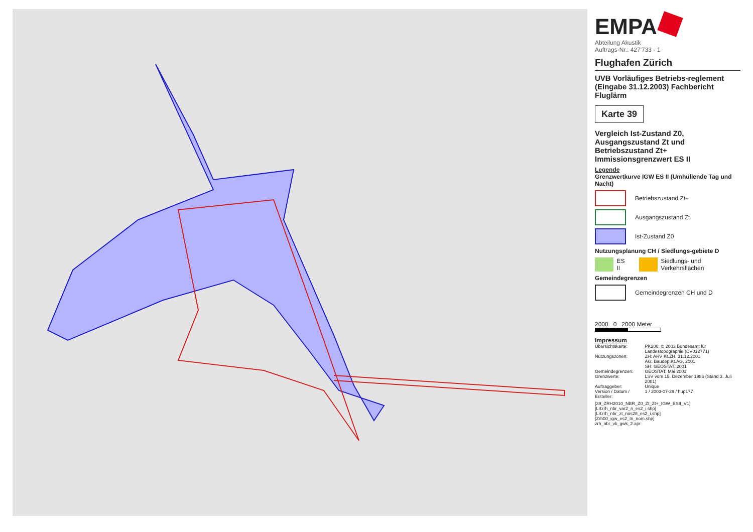EMPA
Abteilung Akustik
Auftrags-Nr.: 427'733 - 1
Flughafen Zürich
UVB Vorläufiges Betriebs-reglement (Eingabe 31.12.2003) Fachbericht Fluglärm
Karte 39
Vergleich Ist-Zustand Z0, Ausgangszustand Zt und Betriebszustand Zt+ Immissionsgrenzwert ES II
Legende
Grenzwertkurve IGW ES II (Umhüllende Tag und Nacht)
Betriebszustand Zt+
Ausgangszustand Zt
Ist-Zustand Z0
Nutzungsplanung CH / Siedlungs-gebiete D
ES II
Siedlungs- und Verkehrsflächen
Gemeindegrenzen
Gemeindegrenzen CH und D
2000 0 2000 Meter
Impressum
| Übersichtskarte: | PK200: © 2003 Bundesamt für Landestopographie (DV012771) |
| Nutzungszonen: | ZH: ARV Kt.ZH, 31.12.2001 AG: Baudep.Kt.AG, 2001 SH: GEOSTAT, 2001 |
| Gemeindegrenzen: | GEOSTAT, Mai 2001 |
| Grenzwerte: | LSV vom 15. Dezember 1986 (Stand 3. Juli 2001) |
| Auftraggeber: | Unique |
| Version / Datum / Ersteller: | 1 / 2003-07-29 / hup177 |
[39_ZRH2010_NBR_Z0_Zt_Zt+_IGW_ESII_V1]
[Lrtzrh_nbr_var2_n_es2_i.shp]
[Lrtzrh_nbr_zt_nos28_es2_i.shp]
[Zrh00_igw_es2_tn_nom.shp]
zrh_nbr_vk_gwk_2.apr